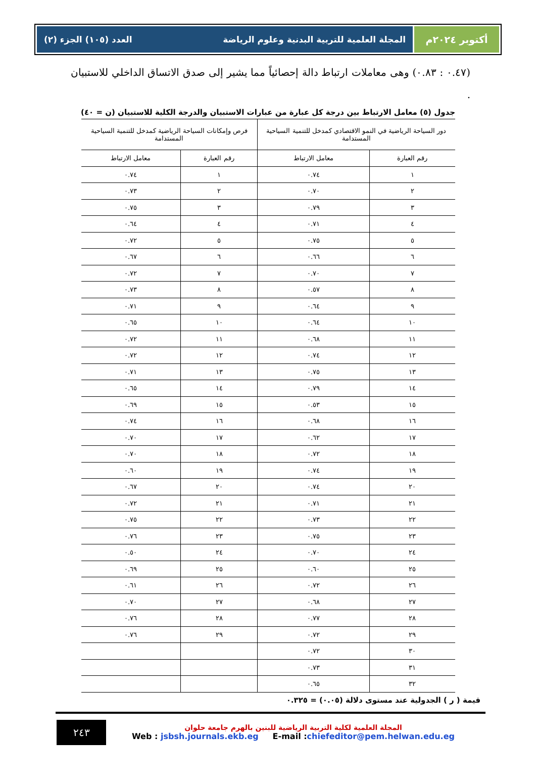أكتوبر ٢٠٢٤م المجلة العلمية للتربية البدنية وعلوم الرياضة العدد (١٠٥) الجزء (٢)
(٠.٤٧ : ٠.٨٣) وهى معاملات ارتباط دالة إحصائياً مما يشير إلى صدق الاتساق الداخلي للاستبيان .
جدول (٥) معامل الارتباط بين درجة كل عبارة من عبارات الاستبيان والدرجة الكلية للاستبيان (ن = ٤٠)
| دور السياحة الرياضية في النمو الاقتصادي كمدخل للتنمية السياحية المستدامة | | فرص وإمكانات السياحة الرياضية كمدخل للتنمية السياحية المستدامة | |
| --- | --- | --- | --- |
| رقم العبارة | معامل الارتباط | رقم العبارة | معامل الارتباط |
| ١ | ٠.٧٤ | ١ | ٠.٧٤ |
| ٢ | ٠.٧٠ | ٢ | ٠.٧٣ |
| ٣ | ٠.٧٩ | ٣ | ٠.٧٥ |
| ٤ | ٠.٧١ | ٤ | ٠.٦٤ |
| ٥ | ٠.٧٥ | ٥ | ٠.٧٢ |
| ٦ | ٠.٦٦ | ٦ | ٠.٦٧ |
| ٧ | ٠.٧٠ | ٧ | ٠.٧٢ |
| ٨ | ٠.٥٧ | ٨ | ٠.٧٣ |
| ٩ | ٠.٦٤ | ٩ | ٠.٧١ |
| ١٠ | ٠.٦٤ | ١٠ | ٠.٦٥ |
| ١١ | ٠.٦٨ | ١١ | ٠.٧٢ |
| ١٢ | ٠.٧٤ | ١٢ | ٠.٧٢ |
| ١٣ | ٠.٧٥ | ١٣ | ٠.٧١ |
| ١٤ | ٠.٧٩ | ١٤ | ٠.٦٥ |
| ١٥ | ٠.٥٣ | ١٥ | ٠.٦٩ |
| ١٦ | ٠.٦٨ | ١٦ | ٠.٧٤ |
| ١٧ | ٠.٦٢ | ١٧ | ٠.٧٠ |
| ١٨ | ٠.٧٢ | ١٨ | ٠.٧٠ |
| ١٩ | ٠.٧٤ | ١٩ | ٠.٦٠ |
| ٢٠ | ٠.٧٤ | ٢٠ | ٠.٦٧ |
| ٢١ | ٠.٧١ | ٢١ | ٠.٧٢ |
| ٢٢ | ٠.٧٣ | ٢٢ | ٠.٧٥ |
| ٢٣ | ٠.٧٥ | ٢٣ | ٠.٧٦ |
| ٢٤ | ٠.٧٠ | ٢٤ | ٠.٥٠ |
| ٢٥ | ٠.٦٠ | ٢٥ | ٠.٦٩ |
| ٢٦ | ٠.٧٢ | ٢٦ | ٠.٦١ |
| ٢٧ | ٠.٦٨ | ٢٧ | ٠.٧٠ |
| ٢٨ | ٠.٧٧ | ٢٨ | ٠.٧٦ |
| ٢٩ | ٠.٧٢ | ٢٩ | ٠.٧٦ |
| ٣٠ | ٠.٧٢ | | |
| ٣١ | ٠.٧٣ | | |
| ٣٢ | ٠.٦٥ | | |
قيمة ( ر ) الجدولية عند مستوى دلالة (٠.٠٥) = ٠.٣٢٥
المجلة العلمية لكلية التربية الرياضية للبنين بالهرم جامعة حلوان
Web : jsbsh.journals.ekb.eg E-mail :chiefeditor@pem.helwan.edu.eg
٢٤٣